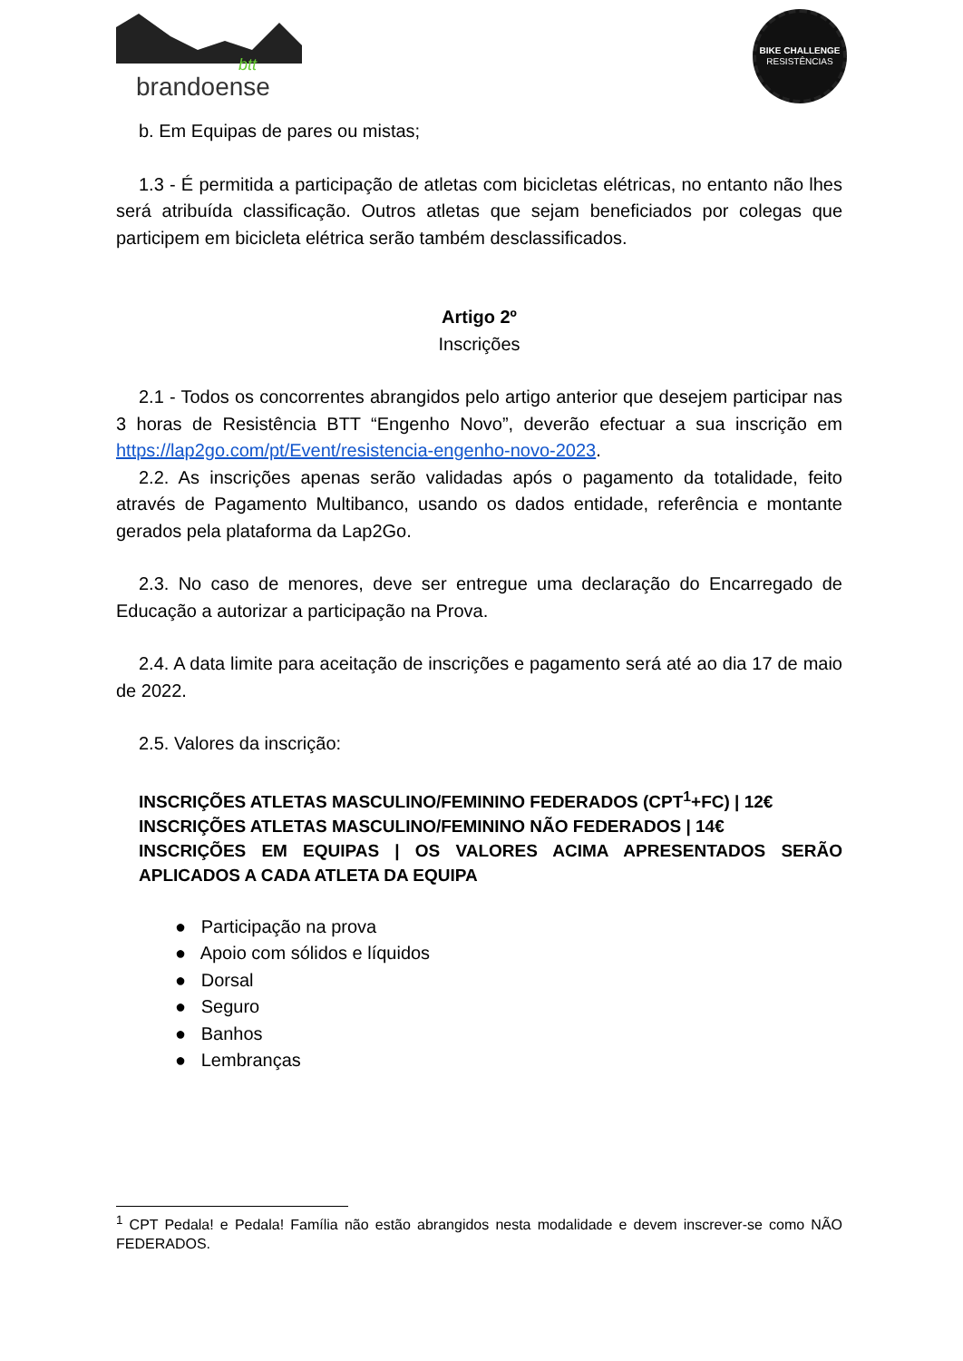btt
brandoense
BIKE CHALLENGE
RESISTÊNCIAS
b. Em Equipas de pares ou mistas;
1.3 - É permitida a participação de atletas com bicicletas elétricas, no entanto não lhes será atribuída classificação. Outros atletas que sejam beneficiados por colegas que participem em bicicleta elétrica serão também desclassificados.
Artigo 2º
Inscrições
2.1 - Todos os concorrentes abrangidos pelo artigo anterior que desejem participar nas 3 horas de Resistência BTT “Engenho Novo”, deverão efectuar a sua inscrição em https://lap2go.com/pt/Event/resistencia-engenho-novo-2023.
2.2. As inscrições apenas serão validadas após o pagamento da totalidade, feito através de Pagamento Multibanco, usando os dados entidade, referência e montante gerados pela plataforma da Lap2Go.
2.3. No caso de menores, deve ser entregue uma declaração do Encarregado de Educação a autorizar a participação na Prova.
2.4. A data limite para aceitação de inscrições e pagamento será até ao dia 17 de maio de 2022.
2.5. Valores da inscrição:
INSCRIÇÕES ATLETAS MASCULINO/FEMININO FEDERADOS (CPT<sup>1</sup>+FC) | 12€
INSCRIÇÕES ATLETAS MASCULINO/FEMININO NÃO FEDERADOS | 14€
INSCRIÇÕES EM EQUIPAS | OS VALORES ACIMA APRESENTADOS SERÃO APLICADOS A CADA ATLETA DA EQUIPA
● Participação na prova
● Apoio com sólidos e líquidos
● Dorsal
● Seguro
● Banhos
● Lembranças
<sup>1</sup> CPT Pedala! e Pedala! Família não estão abrangidos nesta modalidade e devem inscrever-se como NÃO FEDERADOS.